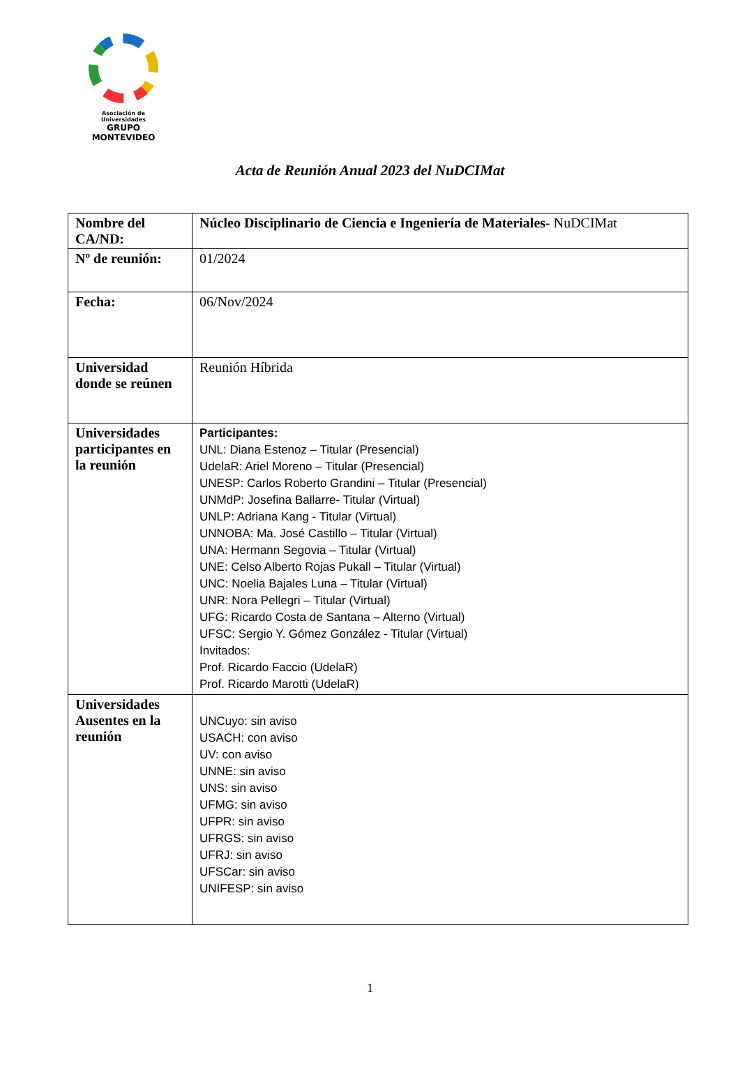Asociación de Universidades
GRUPO MONTEVIDEO
Acta de Reunión Anual 2023 del NuDCIMat
| Nombre del CA/ND: | Núcleo Disciplinario de Ciencia e Ingeniería de Materiales - NuDCIMat |
| Nº de reunión: | 01/2024 |
| Fecha: | 06/Nov/2024 |
| Universidad donde se reúnen | Reunión Híbrida |
| Universidades participantes en la reunión | Participantes: UNL: Diana Estenoz – Titular (Presencial) UdelaR: Ariel Moreno – Titular (Presencial) UNESP: Carlos Roberto Grandini – Titular (Presencial) UNMdP: Josefina Ballarre- Titular (Virtual) UNLP: Adriana Kang - Titular (Virtual) UNNOBA: Ma. José Castillo – Titular (Virtual) UNA: Hermann Segovia – Titular (Virtual) UNE: Celso Alberto Rojas Pukall – Titular (Virtual) UNC: Noelia Bajales Luna – Titular (Virtual) UNR: Nora Pellegri – Titular (Virtual) UFG: Ricardo Costa de Santana – Alterno (Virtual) UFSC: Sergio Y. Gómez González - Titular (Virtual) Invitados: Prof. Ricardo Faccio (UdelaR) Prof. Ricardo Marotti (UdelaR) |
| Universidades Ausentes en la reunión | UNCuyo: sin aviso USACH: con aviso UV: con aviso UNNE: sin aviso UNS: sin aviso UFMG: sin aviso UFPR: sin aviso UFRGS: sin aviso UFRJ: sin aviso UFSCar: sin aviso UNIFESP: sin aviso |
1